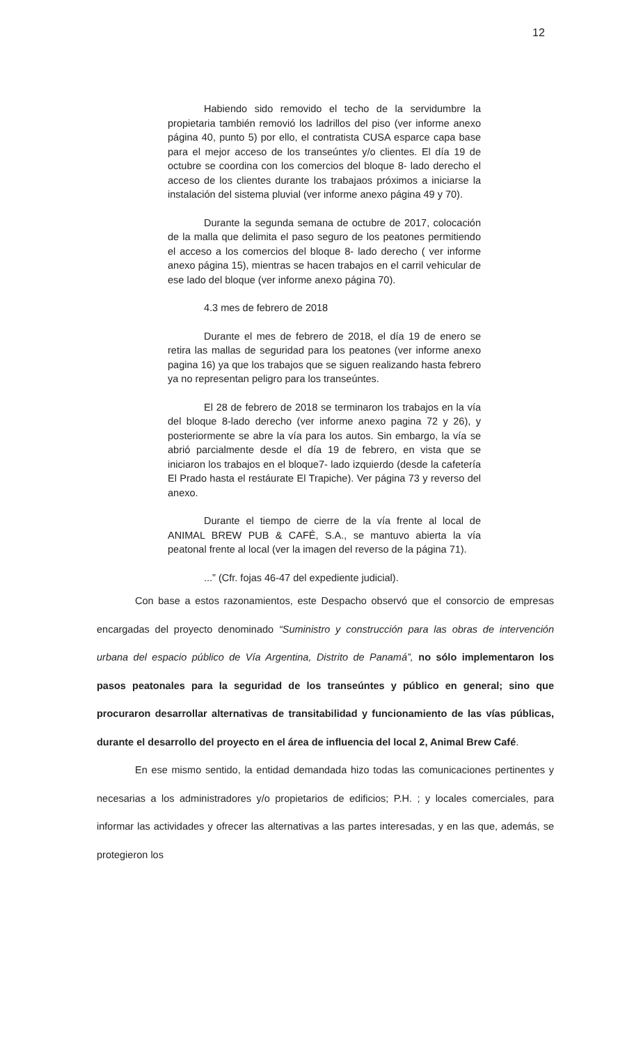12
Habiendo sido removido el techo de la servidumbre la propietaria también removió los ladrillos del piso (ver informe anexo página 40, punto 5) por ello, el contratista CUSA esparce capa base para el mejor acceso de los transeúntes y/o clientes. El día 19 de octubre se coordina con los comercios del bloque 8- lado derecho el acceso de los clientes durante los trabajaos próximos a iniciarse la instalación del sistema pluvial (ver informe anexo página 49 y 70).
Durante la segunda semana de octubre de 2017, colocación de la malla que delimita el paso seguro de los peatones permitiendo el acceso a los comercios del bloque 8- lado derecho ( ver informe anexo página 15), mientras se hacen trabajos en el carril vehicular de ese lado del bloque (ver informe anexo página 70).
4.3 mes de febrero de 2018
Durante el mes de febrero de 2018, el día 19 de enero se retira las mallas de seguridad para los peatones (ver informe anexo pagina 16) ya que los trabajos que se siguen realizando hasta febrero ya no representan peligro para los transeúntes.
El 28 de febrero de 2018 se terminaron los trabajos en la vía del bloque 8-lado derecho (ver informe anexo pagina 72 y 26), y posteriormente se abre la vía para los autos. Sin embargo, la vía se abrió parcialmente desde el día 19 de febrero, en vista que se iniciaron los trabajos en el bloque7- lado izquierdo (desde la cafetería El Prado hasta el restáurate El Trapiche). Ver página 73 y reverso del anexo.
Durante el tiempo de cierre de la vía frente al local de ANIMAL BREW PUB & CAFÉ, S.A., se mantuvo abierta la vía peatonal frente al local (ver la imagen del reverso de la página 71).
...” (Cfr. fojas 46-47 del expediente judicial).
Con base a estos razonamientos, este Despacho observó que el consorcio de empresas encargadas del proyecto denominado “Suministro y construcción para las obras de intervención urbana del espacio público de Vía Argentina, Distrito de Panamá”, no sólo implementaron los pasos peatonales para la seguridad de los transeúntes y público en general; sino que procuraron desarrollar alternativas de transitabilidad y funcionamiento de las vías públicas, durante el desarrollo del proyecto en el área de influencia del local 2, Animal Brew Café.
En ese mismo sentido, la entidad demandada hizo todas las comunicaciones pertinentes y necesarias a los administradores y/o propietarios de edificios; P.H. ; y locales comerciales, para informar las actividades y ofrecer las alternativas a las partes interesadas, y en las que, además, se protegieron los